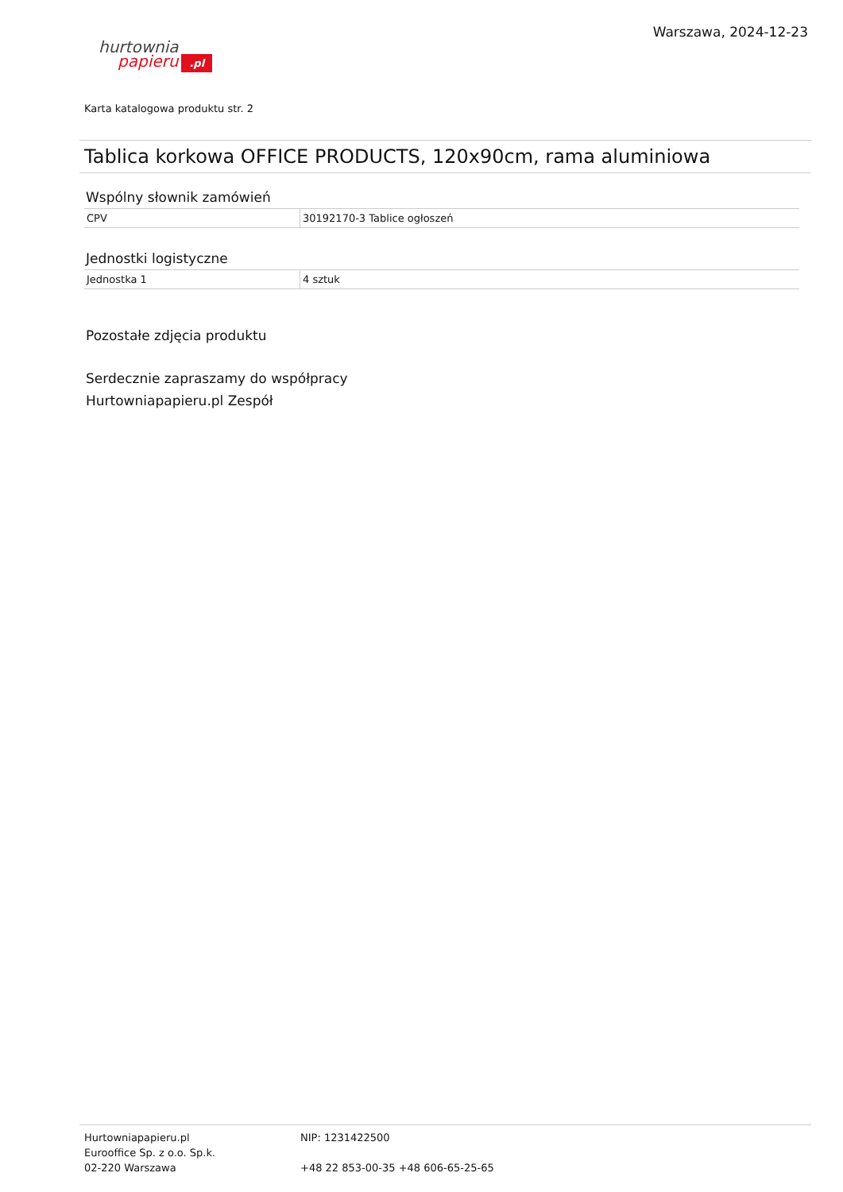hurtownia
papieru.pl
Warszawa, 2024-12-23
Karta katalogowa produktu str. 2
Tablica korkowa OFFICE PRODUCTS, 120x90cm, rama aluminiowa
Wspólny słownik zamówień
| CPV | 30192170-3 Tablice ogłoszeń |
Jednostki logistyczne
| Jednostka 1 | 4 sztuk |
Pozostałe zdjęcia produktu
Serdecznie zapraszamy do współpracy
Hurtowniapapieru.pl Zespół
Hurtowniapapieru.pl
Eurooffice Sp. z o.o. Sp.k.
02-220 Warszawa
NIP: 1231422500
+48 22 853-00-35 +48 606-65-25-65